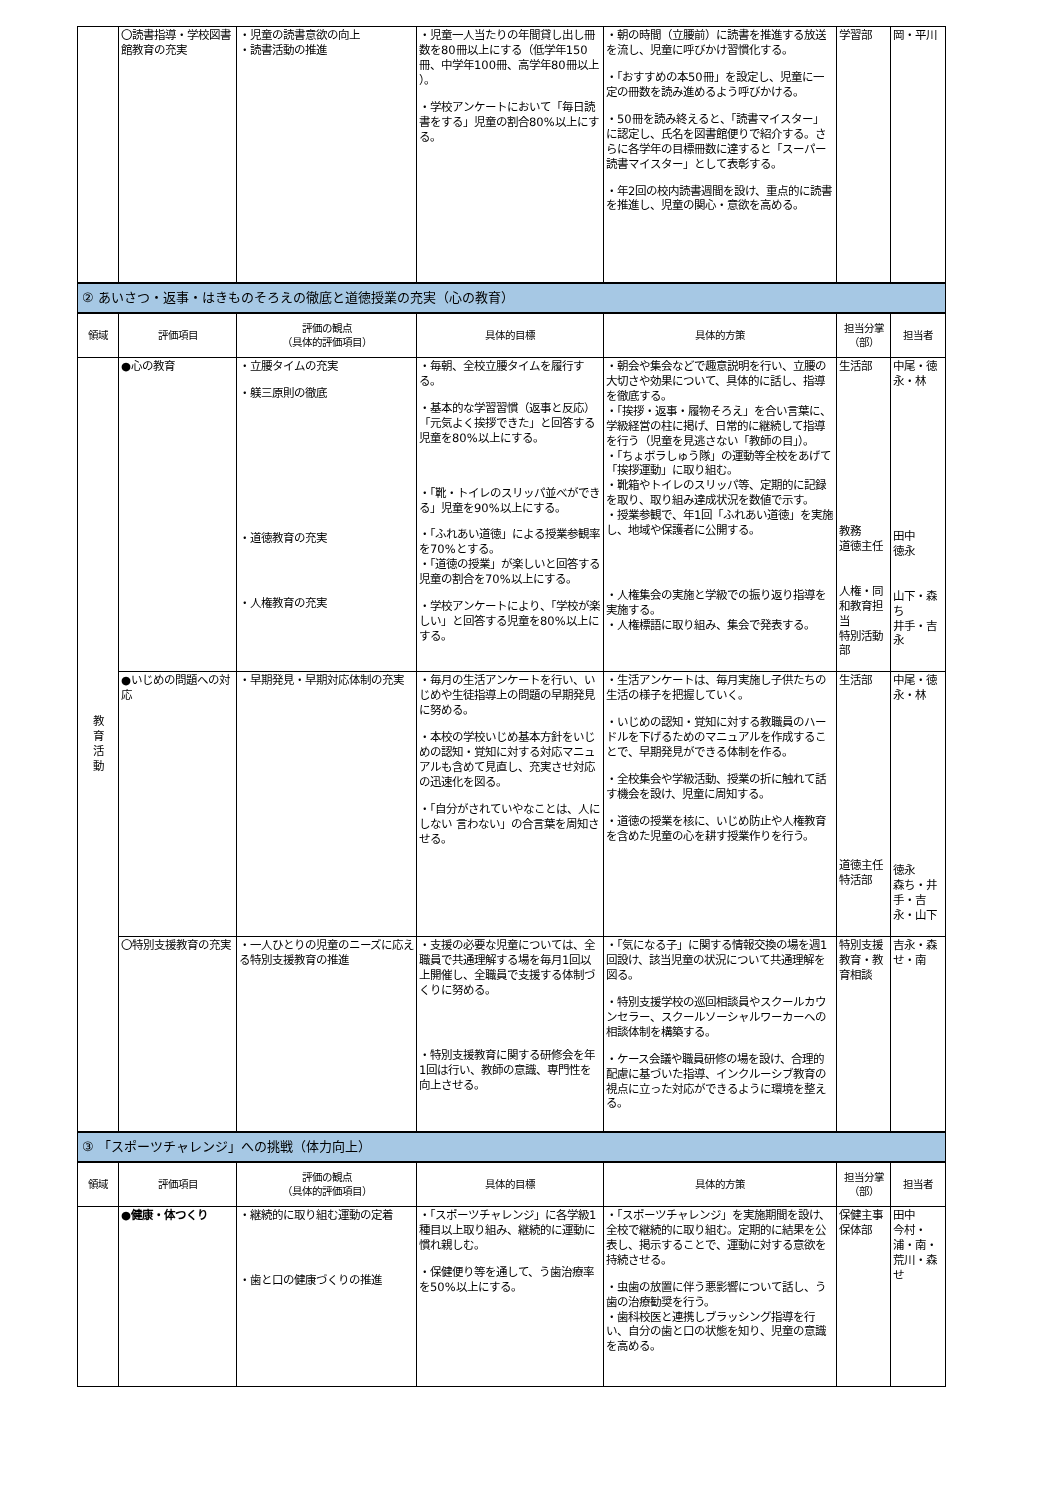| | 〇読書指導・学校図書館教育の充実 | ・児童の読書意欲の向上 ・読書活動の推進 | ・児童一人当たりの年間貸し出し冊数を80冊以上にする（低学年150冊、中学年100冊、高学年80冊以上 ）。 ・学校アンケートにおいて「毎日読書をする」児童の割合80%以上にする。 | ・朝の時間（立腰前）に読書を推進する放送を流し、児童に呼びかけ習慣化する。 ・「おすすめの本50冊」を設定し、児童に一定の冊数を読み進めるよう呼びかける。 ・50冊を読み終えると、「読書マイスター」に認定し、氏名を図書館便りで紹介する。さらに各学年の目標冊数に達すると「スーパー読書マイスター」として表彰する。 ・年2回の校内読書週間を設け、重点的に読書を推進し、児童の関心・意欲を高める。 | 学習部 | 岡・平川 |
| ② あいさつ・返事・はきものそろえの徹底と道徳授業の充実（心の教育） | | | | | | |
| 領域 | 評価項目 | 評価の観点 （具体的評価項目） | 具体的目標 | 具体的方策 | 担当分掌 （部） | 担当者 |
| 教 育 活 動 | ●心の教育 | ・立腰タイムの充実 ・躾三原則の徹底 ・道徳教育の充実 ・人権教育の充実 | ・毎朝、全校立腰タイムを履行する。 ・基本的な学習習慣（返事と反応）「元気よく挨拶できた」と回答する児童を80%以上にする。 ・「靴・トイレのスリッパ並べができる」児童を90%以上にする。 ・「ふれあい道徳」による授業参観率を70%とする。 ・「道徳の授業」が楽しいと回答する児童の割合を70%以上にする。 ・学校アンケートにより、「学校が楽しい」と回答する児童を80%以上にする。 | ・朝会や集会などで趣意説明を行い、立腰の大切さや効果について、具体的に話し、指導を徹底する。 ・「挨拶・返事・履物そろえ」を合い言葉に、学級経営の柱に掲げ、日常的に継続して指導を行う（児童を見逃さない「教師の目」）。 ・「ちょボラしゅう隊」の運動等全校をあげて「挨拶運動」に取り組む。 ・靴箱やトイレのスリッパ等、定期的に記録を取り、取り組み達成状況を数値で示す。 ・授業参観で、年1回「ふれあい道徳」を実施し、地域や保護者に公開する。 ・人権集会の実施と学級での振り返り指導を実施する。 ・人権標語に取り組み、集会で発表する。 | 生活部 教務 道徳主任 人権・同和教育担当 特別活動部 | 中尾・徳永・林 田中 徳永 山下・森ち 井手・吉永 |
| | ●いじめの問題への対応 | ・早期発見・早期対応体制の充実 | ・毎月の生活アンケートを行い、いじめや生徒指導上の問題の早期発見に努める。 ・本校の学校いじめ基本方針をいじめの認知・覚知に対する対応マニュアルも含めて見直し、充実させ対応の迅速化を図る。 ・「自分がされていやなことは、人にしない 言わない」の合言葉を周知させる。 | ・生活アンケートは、毎月実施し子供たちの生活の様子を把握していく。 ・いじめの認知・覚知に対する教職員のハードルを下げるためのマニュアルを作成することで、早期発見ができる体制を作る。 ・全校集会や学級活動、授業の折に触れて話す機会を設け、児童に周知する。 ・道徳の授業を核に、いじめ防止や人権教育を含めた児童の心を耕す授業作りを行う。 | 生活部 道徳主任 特活部 | 中尾・徳永・林 徳永 森ち・井手・吉永・山下 |
| | 〇特別支援教育の充実 | ・一人ひとりの児童のニーズに応える特別支援教育の推進 | ・支援の必要な児童については、全職員で共通理解する場を毎月1回以上開催し、全職員で支援する体制づくりに努める。 ・特別支援教育に関する研修会を年1回は行い、教師の意識、専門性を向上させる。 | ・「気になる子」に関する情報交換の場を週1回設け、該当児童の状況について共通理解を図る。 ・特別支援学校の巡回相談員やスクールカウンセラー、スクールソーシャルワーカーへの相談体制を構築する。 ・ケース会議や職員研修の場を設け、合理的配慮に基づいた指導、インクルーシブ教育の視点に立った対応ができるように環境を整える。 | 特別支援教育・教育相談 | 吉永・森せ・南 |
| ③ 「スポーツチャレンジ」への挑戦（体力向上） | | | | | | |
| 領域 | 評価項目 | 評価の観点 （具体的評価項目） | 具体的目標 | 具体的方策 | 担当分掌 （部） | 担当者 |
| | ●健康・体つくり | ・継続的に取り組む運動の定着 ・歯と口の健康づくりの推進 | ・「スポーツチャレンジ」に各学級1種目以上取り組み、継続的に運動に慣れ親しむ。 ・保健便り等を通して、う歯治療率を50%以上にする。 | ・「スポーツチャレンジ」を実施期間を設け、全校で継続的に取り組む。定期的に結果を公表し、掲示することで、運動に対する意欲を持続させる。 ・虫歯の放置に伴う悪影響について話し、う歯の治療勧奨を行う。 ・歯科校医と連携しブラッシング指導を行い、自分の歯と口の状態を知り、児童の意識を高める。 | 保健主事 保体部 | 田中 今村・浦・南・荒川・森せ |